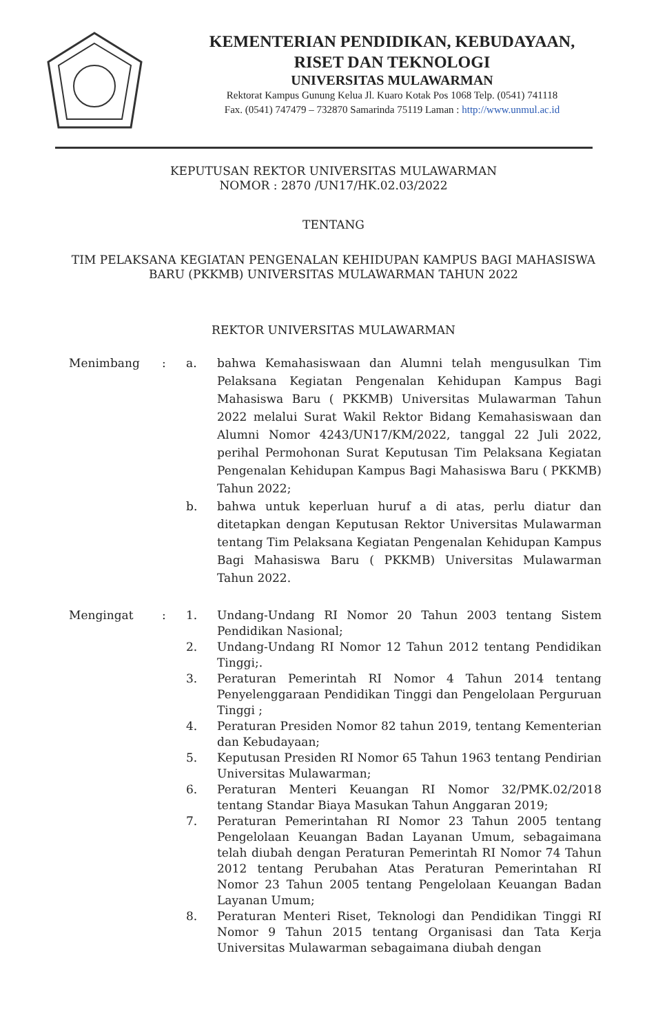KEMENTERIAN PENDIDIKAN, KEBUDAYAAN,
RISET DAN TEKNOLOGI
UNIVERSITAS MULAWARMAN
Rektorat Kampus Gunung Kelua Jl. Kuaro Kotak Pos 1068 Telp. (0541) 741118
Fax. (0541) 747479 – 732870 Samarinda 75119 Laman : http://www.unmul.ac.id
KEPUTUSAN REKTOR UNIVERSITAS MULAWARMAN
NOMOR : 2870 /UN17/HK.02.03/2022
TENTANG
TIM PELAKSANA KEGIATAN PENGENALAN KEHIDUPAN KAMPUS BAGI MAHASISWA
BARU (PKKMB) UNIVERSITAS MULAWARMAN TAHUN 2022
REKTOR UNIVERSITAS MULAWARMAN
Menimbang : a. bahwa Kemahasiswaan dan Alumni telah mengusulkan Tim Pelaksana Kegiatan Pengenalan Kehidupan Kampus Bagi Mahasiswa Baru ( PKKMB) Universitas Mulawarman Tahun 2022 melalui Surat Wakil Rektor Bidang Kemahasiswaan dan Alumni Nomor 4243/UN17/KM/2022, tanggal 22 Juli 2022, perihal Permohonan Surat Keputusan Tim Pelaksana Kegiatan Pengenalan Kehidupan Kampus Bagi Mahasiswa Baru ( PKKMB) Tahun 2022;
b. bahwa untuk keperluan huruf a di atas, perlu diatur dan ditetapkan dengan Keputusan Rektor Universitas Mulawarman tentang Tim Pelaksana Kegiatan Pengenalan Kehidupan Kampus Bagi Mahasiswa Baru ( PKKMB) Universitas Mulawarman Tahun 2022.
Mengingat : 1. Undang-Undang RI Nomor 20 Tahun 2003 tentang Sistem Pendidikan Nasional;
2. Undang-Undang RI Nomor 12 Tahun 2012 tentang Pendidikan Tinggi;.
3. Peraturan Pemerintah RI Nomor 4 Tahun 2014 tentang Penyelenggaraan Pendidikan Tinggi dan Pengelolaan Perguruan Tinggi ;
4. Peraturan Presiden Nomor 82 tahun 2019, tentang Kementerian dan Kebudayaan;
5. Keputusan Presiden RI Nomor 65 Tahun 1963 tentang Pendirian Universitas Mulawarman;
6. Peraturan Menteri Keuangan RI Nomor 32/PMK.02/2018 tentang Standar Biaya Masukan Tahun Anggaran 2019;
7. Peraturan Pemerintahan RI Nomor 23 Tahun 2005 tentang Pengelolaan Keuangan Badan Layanan Umum, sebagaimana telah diubah dengan Peraturan Pemerintah RI Nomor 74 Tahun 2012 tentang Perubahan Atas Peraturan Pemerintahan RI Nomor 23 Tahun 2005 tentang Pengelolaan Keuangan Badan Layanan Umum;
8. Peraturan Menteri Riset, Teknologi dan Pendidikan Tinggi RI Nomor 9 Tahun 2015 tentang Organisasi dan Tata Kerja Universitas Mulawarman sebagaimana diubah dengan